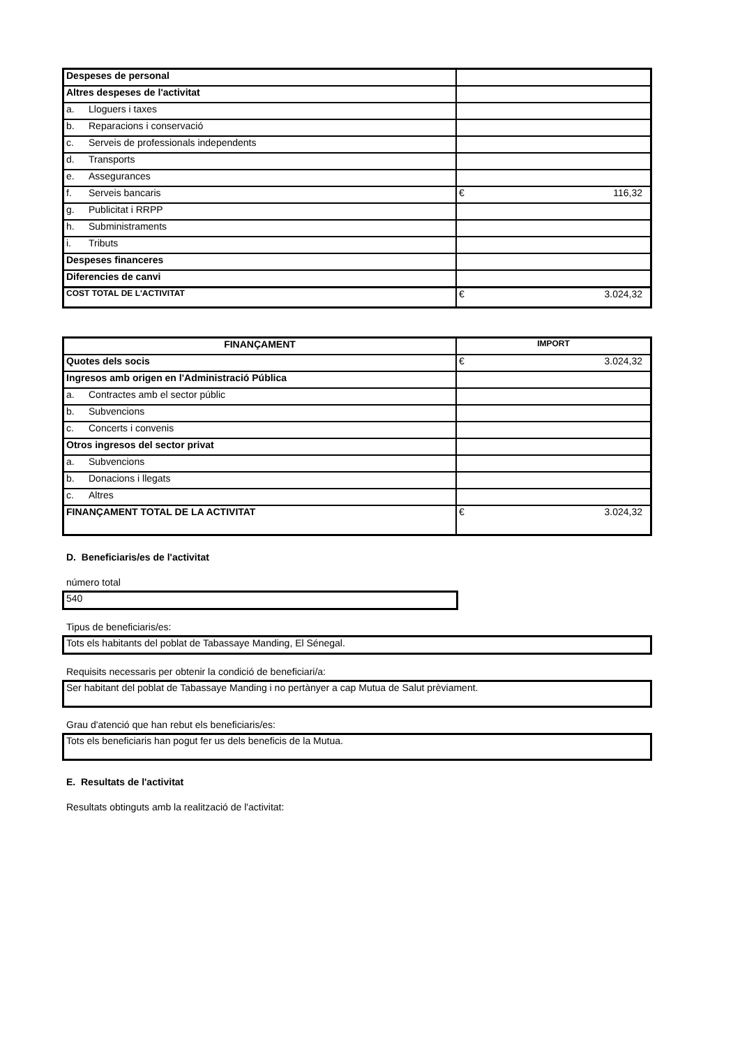| Despeses de personal | |
| Altres despeses de l'activitat | |
| a. Lloguers i taxes | |
| b. Reparacions i conservació | |
| c. Serveis de professionals independents | |
| d. Transports | |
| e. Assegurances | |
| f. Serveis bancaris | € 116,32 |
| g. Publicitat i RRPP | |
| h. Subministraments | |
| i. Tributs | |
| Despeses financeres | |
| Diferencies de canvi | |
| COST TOTAL DE L'ACTIVITAT | € 3.024,32 |
| FINANÇAMENT | IMPORT |
| --- | --- |
| Quotes dels socis | € 3.024,32 |
| Ingresos amb origen en l'Administració Pública | |
| a. Contractes amb el sector públic | |
| b. Subvencions | |
| c. Concerts i convenis | |
| Otros ingresos del sector privat | |
| a. Subvencions | |
| b. Donacions i llegats | |
| c. Altres | |
| FINANÇAMENT TOTAL DE LA ACTIVITAT | € 3.024,32 |
D. Beneficiaris/es de l'activitat
número total
540
Tipus de beneficiaris/es:
Tots els habitants del poblat de Tabassaye Manding, El Sénegal.
Requisits necessaris per obtenir la condició de beneficiari/a:
Ser habitant del poblat de Tabassaye Manding i no pertànyer a cap Mutua de Salut prèviament.
Grau d'atenció que han rebut els beneficiaris/es:
Tots els beneficiaris han pogut fer us dels beneficis de la Mutua.
E. Resultats de l'activitat
Resultats obtinguts amb la realització de l'activitat: